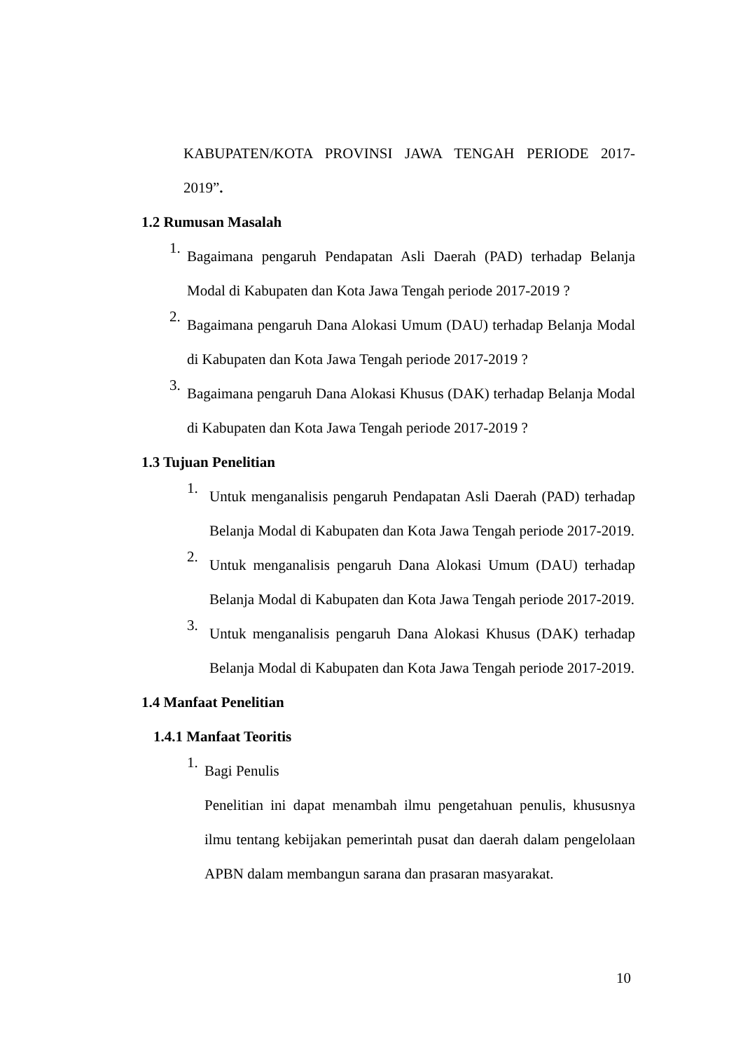KABUPATEN/KOTA PROVINSI JAWA TENGAH PERIODE 2017-
2019”.
1.2 Rumusan Masalah
1. Bagaimana pengaruh Pendapatan Asli Daerah (PAD) terhadap Belanja Modal di Kabupaten dan Kota Jawa Tengah periode 2017-2019 ?
2. Bagaimana pengaruh Dana Alokasi Umum (DAU) terhadap Belanja Modal di Kabupaten dan Kota Jawa Tengah periode 2017-2019 ?
3. Bagaimana pengaruh Dana Alokasi Khusus (DAK) terhadap Belanja Modal di Kabupaten dan Kota Jawa Tengah periode 2017-2019 ?
1.3 Tujuan Penelitian
1. Untuk menganalisis pengaruh Pendapatan Asli Daerah (PAD) terhadap Belanja Modal di Kabupaten dan Kota Jawa Tengah periode 2017-2019.
2. Untuk menganalisis pengaruh Dana Alokasi Umum (DAU) terhadap Belanja Modal di Kabupaten dan Kota Jawa Tengah periode 2017-2019.
3. Untuk menganalisis pengaruh Dana Alokasi Khusus (DAK) terhadap Belanja Modal di Kabupaten dan Kota Jawa Tengah periode 2017-2019.
1.4 Manfaat Penelitian
1.4.1 Manfaat Teoritis
1. Bagi Penulis
Penelitian ini dapat menambah ilmu pengetahuan penulis, khususnya ilmu tentang kebijakan pemerintah pusat dan daerah dalam pengelolaan APBN dalam membangun sarana dan prasaran masyarakat.
10